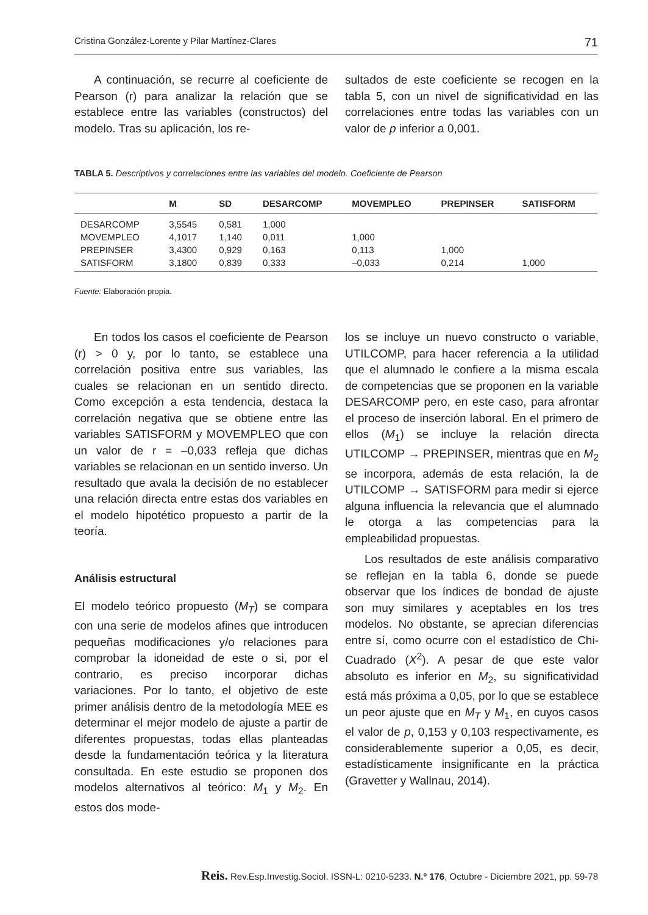Cristina González-Lorente y Pilar Martínez-Clares 71
A continuación, se recurre al coeficiente de Pearson (r) para analizar la relación que se establece entre las variables (constructos) del modelo. Tras su aplicación, los re-
sultados de este coeficiente se recogen en la tabla 5, con un nivel de significatividad en las correlaciones entre todas las variables con un valor de p inferior a 0,001.
TABLA 5. Descriptivos y correlaciones entre las variables del modelo. Coeficiente de Pearson
| | M | SD | DESARCOMP | MOVEMPLEO | PREPINSER | SATISFORM |
| --- | --- | --- | --- | --- | --- | --- |
| DESARCOMP | 3,5545 | 0,581 | 1,000 | | | |
| MOVEMPLEO | 4,1017 | 1,140 | 0,011 | 1,000 | | |
| PREPINSER | 3,4300 | 0,929 | 0,163 | 0,113 | 1,000 | |
| SATISFORM | 3,1800 | 0,839 | 0,333 | –0,033 | 0,214 | 1,000 |
Fuente: Elaboración propia.
En todos los casos el coeficiente de Pearson (r) > 0 y, por lo tanto, se establece una correlación positiva entre sus variables, las cuales se relacionan en un sentido directo. Como excepción a esta tendencia, destaca la correlación negativa que se obtiene entre las variables SATISFORM y MOVEMPLEO que con un valor de r = –0,033 refleja que dichas variables se relacionan en un sentido inverso. Un resultado que avala la decisión de no establecer una relación directa entre estas dos variables en el modelo hipotético propuesto a partir de la teoría.
Análisis estructural
El modelo teórico propuesto (M<sub>T</sub>) se compara con una serie de modelos afines que introducen pequeñas modificaciones y/o relaciones para comprobar la idoneidad de este o si, por el contrario, es preciso incorporar dichas variaciones. Por lo tanto, el objetivo de este primer análisis dentro de la metodología MEE es determinar el mejor modelo de ajuste a partir de diferentes propuestas, todas ellas planteadas desde la fundamentación teórica y la literatura consultada. En este estudio se proponen dos modelos alternativos al teórico: M<sub>1</sub> y M<sub>2</sub>. En estos dos mode-
los se incluye un nuevo constructo o variable, UTILCOMP, para hacer referencia a la utilidad que el alumnado le confiere a la misma escala de competencias que se proponen en la variable DESARCOMP pero, en este caso, para afrontar el proceso de inserción laboral. En el primero de ellos (M<sub>1</sub>) se incluye la relación directa UTILCOMP → PREPINSER, mientras que en M<sub>2</sub> se incorpora, además de esta relación, la de UTILCOMP → SATISFORM para medir si ejerce alguna influencia la relevancia que el alumnado le otorga a las competencias para la empleabilidad propuestas.
Los resultados de este análisis comparativo se reflejan en la tabla 6, donde se puede observar que los índices de bondad de ajuste son muy similares y aceptables en los tres modelos. No obstante, se aprecian diferencias entre sí, como ocurre con el estadístico de Chi-Cuadrado (X<sup>2</sup>). A pesar de que este valor absoluto es inferior en M<sub>2</sub>, su significatividad está más próxima a 0,05, por lo que se establece un peor ajuste que en M<sub>T</sub> y M<sub>1</sub>, en cuyos casos el valor de p, 0,153 y 0,103 respectivamente, es considerablemente superior a 0,05, es decir, estadísticamente insignificante en la práctica (Gravetter y Wallnau, 2014).
Reis. Rev.Esp.Investig.Sociol. ISSN-L: 0210-5233. N.º 176, Octubre - Diciembre 2021, pp. 59-78